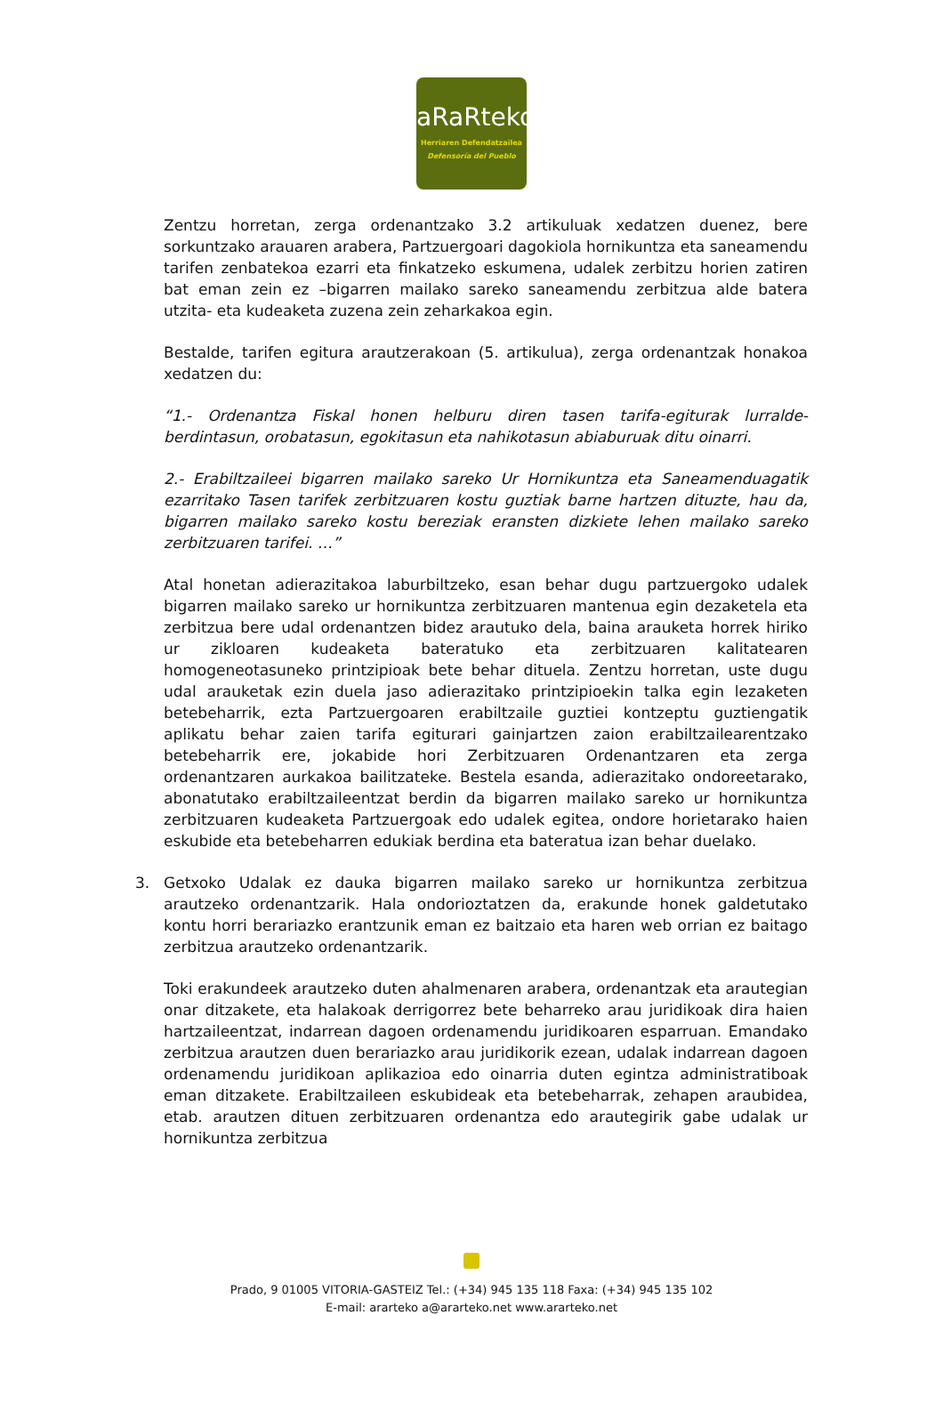aRaRteko
Herriaren Defendatzailea
Defensoría del Pueblo
Zentzu horretan, zerga ordenantzako 3.2 artikuluak xedatzen duenez, bere sorkuntzako arauaren arabera, Partzuergoari dagokiola hornikuntza eta saneamendu tarifen zenbatekoa ezarri eta finkatzeko eskumena, udalek zerbitzu horien zatiren bat eman zein ez –bigarren mailako sareko saneamendu zerbitzua alde batera utzita- eta kudeaketa zuzena zein zeharkakoa egin.
Bestalde, tarifen egitura arautzerakoan (5. artikulua), zerga ordenantzak honakoa xedatzen du:
“1.- Ordenantza Fiskal honen helburu diren tasen tarifa-egiturak lurralde-berdintasun, orobatasun, egokitasun eta nahikotasun abiaburuak ditu oinarri.
2.- Erabiltzaileei bigarren mailako sareko Ur Hornikuntza eta Saneamenduagatik ezarritako Tasen tarifek zerbitzuaren kostu guztiak barne hartzen dituzte, hau da, bigarren mailako sareko kostu bereziak eransten dizkiete lehen mailako sareko zerbitzuaren tarifei. …”
Atal honetan adierazitakoa laburbiltzeko, esan behar dugu partzuergoko udalek bigarren mailako sareko ur hornikuntza zerbitzuaren mantenua egin dezaketela eta zerbitzua bere udal ordenantzen bidez arautuko dela, baina arauketa horrek hiriko ur zikloaren kudeaketa bateratuko eta zerbitzuaren kalitatearen homogeneotasuneko printzipioak bete behar dituela. Zentzu horretan, uste dugu udal arauketak ezin duela jaso adierazitako printzipioekin talka egin lezaketen betebeharrik, ezta Partzuergoaren erabiltzaile guztiei kontzeptu guztiengatik aplikatu behar zaien tarifa egiturari gainjartzen zaion erabiltzailearentzako betebeharrik ere, jokabide hori Zerbitzuaren Ordenantzaren eta zerga ordenantzaren aurkakoa bailitzateke. Bestela esanda, adierazitako ondoreetarako, abonatutako erabiltzaileentzat berdin da bigarren mailako sareko ur hornikuntza zerbitzuaren kudeaketa Partzuergoak edo udalek egitea, ondore horietarako haien eskubide eta betebeharren edukiak berdina eta bateratua izan behar duelako.
3. Getxoko Udalak ez dauka bigarren mailako sareko ur hornikuntza zerbitzua arautzeko ordenantzarik. Hala ondorioztatzen da, erakunde honek galdetutako kontu horri berariazko erantzunik eman ez baitzaio eta haren web orrian ez baitago zerbitzua arautzeko ordenantzarik.
Toki erakundeek arautzeko duten ahalmenaren arabera, ordenantzak eta arautegian onar ditzakete, eta halakoak derrigorrez bete beharreko arau juridikoak dira haien hartzaileentzat, indarrean dagoen ordenamendu juridikoaren esparruan. Emandako zerbitzua arautzen duen berariazko arau juridikorik ezean, udalak indarrean dagoen ordenamendu juridikoan aplikazioa edo oinarria duten egintza administratiboak eman ditzakete. Erabiltzaileen eskubideak eta betebeharrak, zehapen araubidea, etab. arautzen dituen zerbitzuaren ordenantza edo arautegirik gabe udalak ur hornikuntza zerbitzua
Prado, 9 01005 VITORIA-GASTEIZ Tel.: (+34) 945 135 118 Faxa: (+34) 945 135 102
E-mail: ararteko a@ararteko.net www.ararteko.net